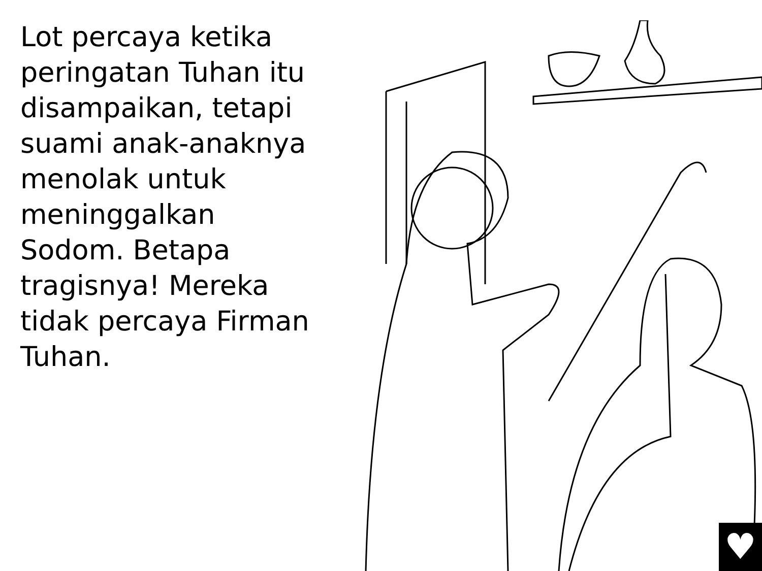Lot percaya ketika peringatan Tuhan itu disampaikan, tetapi suami anak-anaknya menolak untuk meninggalkan Sodom. Betapa tragisnya! Mereka tidak percaya Firman Tuhan.
♥